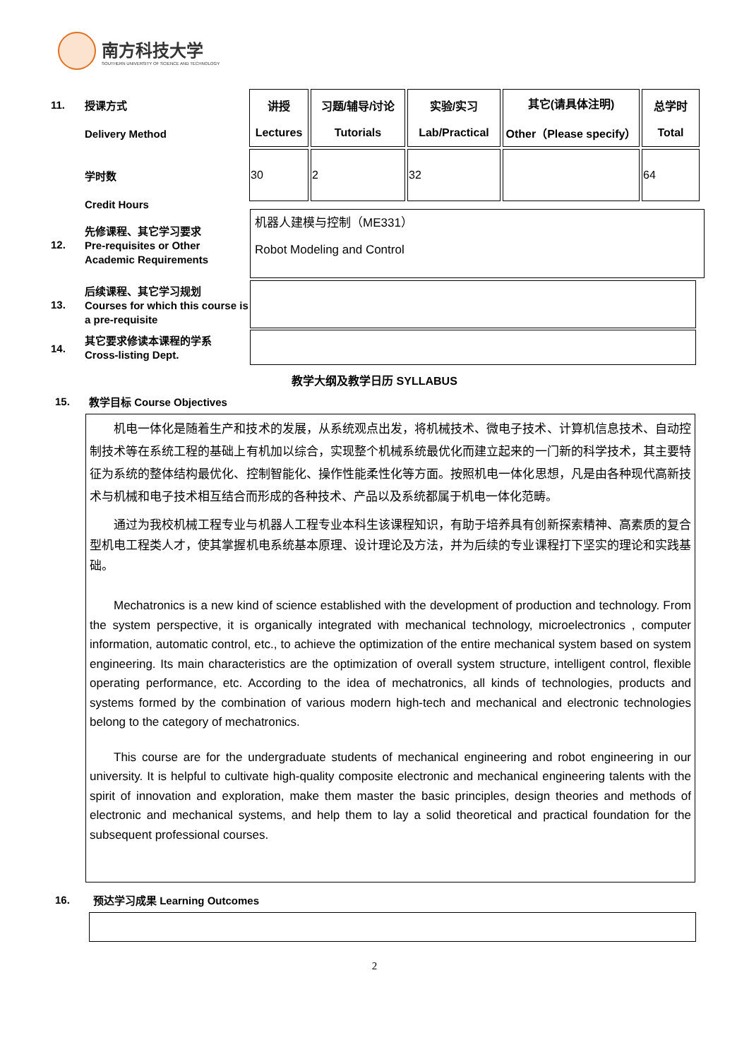南方科技大学
SOUTHERN UNIVERSITY OF SCIENCE AND TECHNOLOGY
11.
授课方式
Delivery Method
学时数
Credit Hours
| 讲授 Lectures | 习题/辅导/讨论 Tutorials | 实验/实习 Lab/Practical | 其它(请具体注明) Other（Please specify） | 总学时 Total |
| 30 | 2 | 32 | | 64 |
12.
先修课程、其它学习要求
Pre-requisites or Other Academic Requirements
机器人建模与控制（ME331）
Robot Modeling and Control
13.
后续课程、其它学习规划
Courses for which this course is a pre-requisite
14.
其它要求修读本课程的学系
Cross-listing Dept.
教学大纲及教学日历 SYLLABUS
15.
教学目标 Course Objectives
机电一体化是随着生产和技术的发展，从系统观点出发，将机械技术、微电子技术、计算机信息技术、自动控制技术等在系统工程的基础上有机加以综合，实现整个机械系统最优化而建立起来的一门新的科学技术，其主要特征为系统的整体结构最优化、控制智能化、操作性能柔性化等方面。按照机电一体化思想，凡是由各种现代高新技术与机械和电子技术相互结合而形成的各种技术、产品以及系统都属于机电一体化范畴。
通过为我校机械工程专业与机器人工程专业本科生该课程知识，有助于培养具有创新探索精神、高素质的复合型机电工程类人才，使其掌握机电系统基本原理、设计理论及方法，并为后续的专业课程打下坚实的理论和实践基础。
Mechatronics is a new kind of science established with the development of production and technology. From the system perspective, it is organically integrated with mechanical technology, microelectronics , computer information, automatic control, etc., to achieve the optimization of the entire mechanical system based on system engineering. Its main characteristics are the optimization of overall system structure, intelligent control, flexible operating performance, etc. According to the idea of mechatronics, all kinds of technologies, products and systems formed by the combination of various modern high-tech and mechanical and electronic technologies belong to the category of mechatronics.
This course are for the undergraduate students of mechanical engineering and robot engineering in our university. It is helpful to cultivate high-quality composite electronic and mechanical engineering talents with the spirit of innovation and exploration, make them master the basic principles, design theories and methods of electronic and mechanical systems, and help them to lay a solid theoretical and practical foundation for the subsequent professional courses.
16.
预达学习成果 Learning Outcomes
2